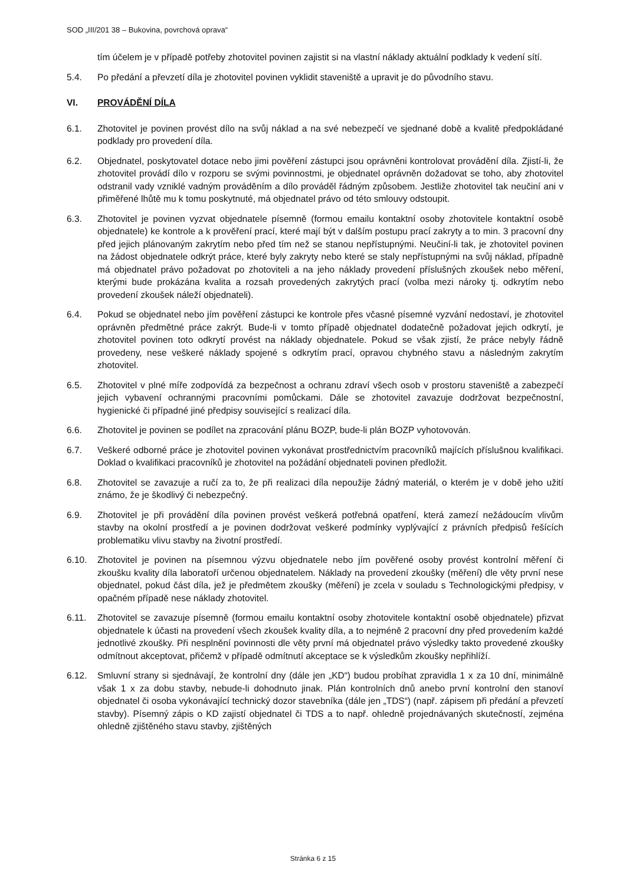SOD „III/201 38 – Bukovina, povrchová oprava“
tím účelem je v případě potřeby zhotovitel povinen zajistit si na vlastní náklady aktuální podklady k vedení sítí.
5.4. Po předání a převzetí díla je zhotovitel povinen vyklidit staveniště a upravit je do původního stavu.
VI. PROVÁDĚNÍ DÍLA
6.1. Zhotovitel je povinen provést dílo na svůj náklad a na své nebezpečí ve sjednané době a kvalitě předpokládané podklady pro provedení díla.
6.2. Objednatel, poskytovatel dotace nebo jimi pověření zástupci jsou oprávněni kontrolovat provádění díla. Zjistí-li, že zhotovitel provádí dílo v rozporu se svými povinnostmi, je objednatel oprávněn dožadovat se toho, aby zhotovitel odstranil vady vzniklé vadným prováděním a dílo prováděl řádným způsobem. Jestliže zhotovitel tak neučiní ani v přiměřené lhůtě mu k tomu poskytnuté, má objednatel právo od této smlouvy odstoupit.
6.3. Zhotovitel je povinen vyzvat objednatele písemně (formou emailu kontaktní osoby zhotovitele kontaktní osobě objednatele) ke kontrole a k prověření prací, které mají být v dalším postupu prací zakryty a to min. 3 pracovní dny před jejich plánovaným zakrytím nebo před tím než se stanou nepřístupnými. Neučiní-li tak, je zhotovitel povinen na žádost objednatele odkrýt práce, které byly zakryty nebo které se staly nepřístupnými na svůj náklad, případně má objednatel právo požadovat po zhotoviteli a na jeho náklady provedení příslušných zkoušek nebo měření, kterými bude prokázána kvalita a rozsah provedených zakrytých prací (volba mezi nároky tj. odkrytím nebo provedení zkoušek náleží objednateli).
6.4. Pokud se objednatel nebo jím pověření zástupci ke kontrole přes včasné písemné vyzvání nedostaví, je zhotovitel oprávněn předmětné práce zakrýt. Bude-li v tomto případě objednatel dodatečně požadovat jejich odkrytí, je zhotovitel povinen toto odkrytí provést na náklady objednatele. Pokud se však zjistí, že práce nebyly řádně provedeny, nese veškeré náklady spojené s odkrytím prací, opravou chybného stavu a následným zakrytím zhotovitel.
6.5. Zhotovitel v plné míře zodpovídá za bezpečnost a ochranu zdraví všech osob v prostoru staveniště a zabezpečí jejich vybavení ochrannými pracovními pomůckami. Dále se zhotovitel zavazuje dodržovat bezpečnostní, hygienické či případné jiné předpisy související s realizací díla.
6.6. Zhotovitel je povinen se podílet na zpracování plánu BOZP, bude-li plán BOZP vyhotovován.
6.7. Veškeré odborné práce je zhotovitel povinen vykonávat prostřednictvím pracovníků majících příslušnou kvalifikaci. Doklad o kvalifikaci pracovníků je zhotovitel na požádání objednateli povinen předložit.
6.8. Zhotovitel se zavazuje a ručí za to, že při realizaci díla nepoužije žádný materiál, o kterém je v době jeho užití známo, že je škodlivý či nebezpečný.
6.9. Zhotovitel je při provádění díla povinen provést veškerá potřebná opatření, která zamezí nežádoucím vlivům stavby na okolní prostředí a je povinen dodržovat veškeré podmínky vyplývající z právních předpisů řešících problematiku vlivu stavby na životní prostředí.
6.10. Zhotovitel je povinen na písemnou výzvu objednatele nebo jím pověřené osoby provést kontrolní měření či zkoušku kvality díla laboratoří určenou objednatelem. Náklady na provedení zkoušky (měření) dle věty první nese objednatel, pokud část díla, jež je předmětem zkoušky (měření) je zcela v souladu s Technologickými předpisy, v opačném případě nese náklady zhotovitel.
6.11. Zhotovitel se zavazuje písemně (formou emailu kontaktní osoby zhotovitele kontaktní osobě objednatele) přizvat objednatele k účasti na provedení všech zkoušek kvality díla, a to nejméně 2 pracovní dny před provedením každé jednotlivé zkoušky. Při nesplnění povinnosti dle věty první má objednatel právo výsledky takto provedené zkoušky odmítnout akceptovat, přičemž v případě odmítnutí akceptace se k výsledkům zkoušky nepřihlíží.
6.12. Smluvní strany si sjednávají, že kontrolní dny (dále jen „KD“) budou probíhat zpravidla 1 x za 10 dní, minimálně však 1 x za dobu stavby, nebude-li dohodnuto jinak. Plán kontrolních dnů anebo první kontrolní den stanoví objednatel či osoba vykonávající technický dozor stavebníka (dále jen „TDS“) (např. zápisem při předání a převzetí stavby). Písemný zápis o KD zajistí objednatel či TDS a to např. ohledně projednávaných skutečností, zejména ohledně zjištěného stavu stavby, zjištěných
Stránka 6 z 15